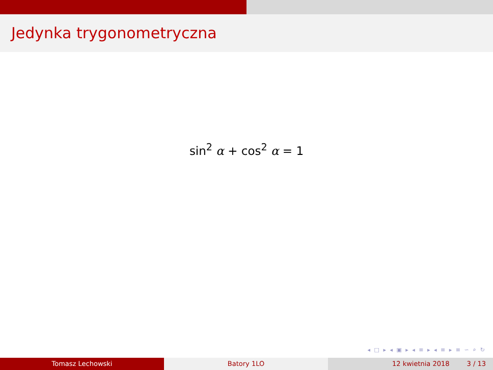Jedynka trygonometryczna
sin<sup>2</sup> α + cos<sup>2</sup> α = 1
◂ □ ▸ ◂ ▣ ▸ ◂ ≡ ▸ ◂ ≡ ▸ ≡ ∽ ⌕ ↻
Tomasz Lechowski Batory 1LO 12 kwietnia 2018 3 / 13